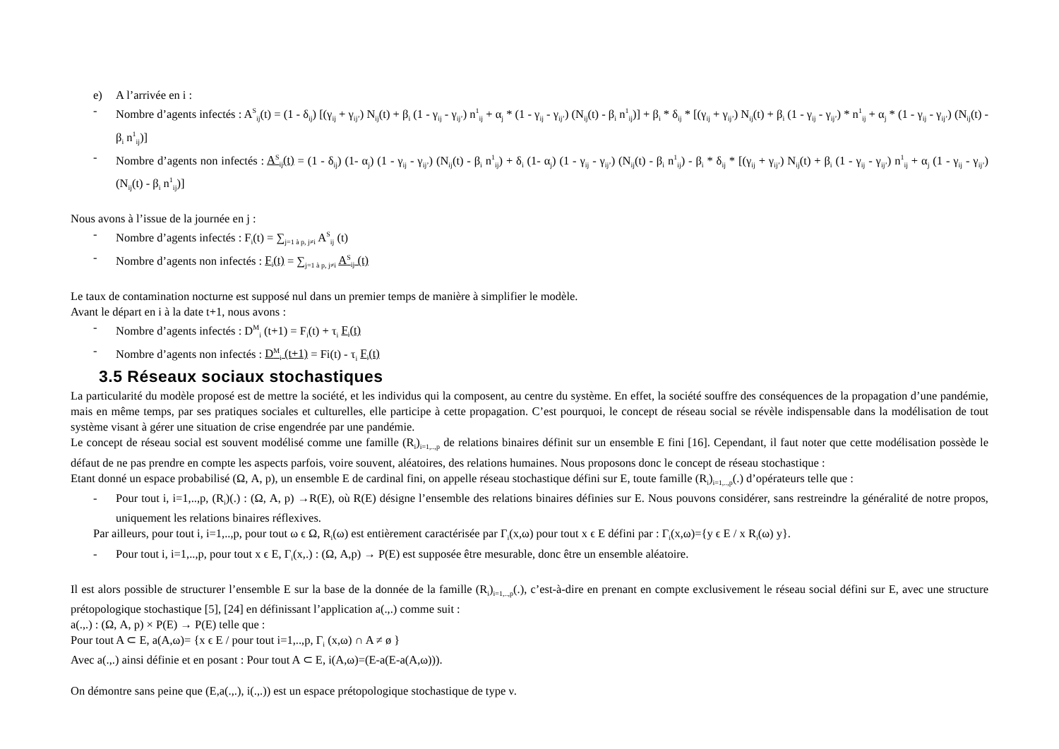e) A l’arrivée en i :
- Nombre d’agents infectés : A<sup>S</sup><sub>ij</sub>(t) = (1 - δ<sub>ij</sub>) [(γ<sub>ij</sub> + γ<sub>ij’</sub>) N<sub>ij</sub>(t) + β<sub>i</sub> (1 - γ<sub>ij</sub> - γ<sub>ij’</sub>) n<sup>1</sup><sub>ij</sub> + α<sub>j</sub> * (1 - γ<sub>ij</sub> - γ<sub>ij’</sub>) (N<sub>ij</sub>(t) - β<sub>i</sub> n<sup>1</sup><sub>ij</sub>)] + β<sub>i</sub> * δ<sub>ij</sub> * [(γ<sub>ij</sub> + γ<sub>ij’</sub>) N<sub>ij</sub>(t) + β<sub>i</sub> (1 - γ<sub>ij</sub> - γ<sub>ij’</sub>) * n<sup>1</sup><sub>ij</sub> + α<sub>j</sub> * (1 - γ<sub>ij</sub> - γ<sub>ij’</sub>) (N<sub>ij</sub>(t) - β<sub>i</sub> n<sup>1</sup><sub>ij</sub>)]
- Nombre d’agents non infectés : A<sup>S</sup><sub>ij</sub>(t) = (1 - δ<sub>ij</sub>) (1- α<sub>j</sub>) (1 - γ<sub>ij</sub> - γ<sub>ij’</sub>) (N<sub>ij</sub>(t) - β<sub>i</sub> n<sup>1</sup><sub>ij</sub>) + δ<sub>i</sub> (1- α<sub>j</sub>) (1 - γ<sub>ij</sub> - γ<sub>ij’</sub>) (N<sub>ij</sub>(t) - β<sub>i</sub> n<sup>1</sup><sub>ij</sub>) - β<sub>i</sub> * δ<sub>ij</sub> * [(γ<sub>ij</sub> + γ<sub>ij’</sub>) N<sub>ij</sub>(t) + β<sub>i</sub> (1 - γ<sub>ij</sub> - γ<sub>ij’</sub>) n<sup>1</sup><sub>ij</sub> + α<sub>j</sub> (1 - γ<sub>ij</sub> - γ<sub>ij’</sub>) (N<sub>ij</sub>(t) - β<sub>i</sub> n<sup>1</sup><sub>ij</sub>)]
Nous avons à l’issue de la journée en j :
- Nombre d’agents infectés : F<sub>i</sub>(t) = ∑<sub>j=1 à p, j≠i</sub> A<sup>S</sup><sub>ij</sub> (t)
- Nombre d’agents non infectés : F<sub>i</sub>(t) = ∑<sub>j=1 à p, j≠i</sub> A<sup>S</sup><sub>ij</sub> (t)
Le taux de contamination nocturne est supposé nul dans un premier temps de manière à simplifier le modèle.
Avant le départ en i à la date t+1, nous avons :
- Nombre d’agents infectés : D<sup>M</sup><sub>i</sub> (t+1) = F<sub>i</sub>(t) + τ<sub>i</sub> F<sub>i</sub>(t)
- Nombre d’agents non infectés : D<sup>M</sup><sub>i</sub> (t+1) = Fi(t) - τ<sub>i</sub> F<sub>i</sub>(t)
3.5 Réseaux sociaux stochastiques
La particularité du modèle proposé est de mettre la société, et les individus qui la composent, au centre du système. En effet, la société souffre des conséquences de la propagation d’une pandémie, mais en même temps, par ses pratiques sociales et culturelles, elle participe à cette propagation. C’est pourquoi, le concept de réseau social se révèle indispensable dans la modélisation de tout système visant à gérer une situation de crise engendrée par une pandémie.
Le concept de réseau social est souvent modélisé comme une famille (R<sub>i</sub>)<sub>i=1,..,p</sub> de relations binaires définit sur un ensemble E fini [16]. Cependant, il faut noter que cette modélisation possède le défaut de ne pas prendre en compte les aspects parfois, voire souvent, aléatoires, des relations humaines. Nous proposons donc le concept de réseau stochastique :
Etant donné un espace probabilisé (Ω, A, p), un ensemble E de cardinal fini, on appelle réseau stochastique défini sur E, toute famille (R<sub>i</sub>)<sub>i=1,..,p</sub>(.) d’opérateurs telle que :
- Pour tout i, i=1,..,p, (R<sub>i</sub>)(.) : (Ω, A, p) →R(E), où R(E) désigne l’ensemble des relations binaires définies sur E. Nous pouvons considérer, sans restreindre la généralité de notre propos, uniquement les relations binaires réflexives.
Par ailleurs, pour tout i, i=1,..,p, pour tout ω ϵ Ω, R<sub>i</sub>(ω) est entièrement caractérisée par Γ<sub>i</sub>(x,ω) pour tout x ϵ E défini par : Γ<sub>i</sub>(x,ω)={y ϵ E / x R<sub>i</sub>(ω) y}.
- Pour tout i, i=1,..,p, pour tout x ϵ E, Γ<sub>i</sub>(x,.) : (Ω, A,p) → P(E) est supposée être mesurable, donc être un ensemble aléatoire.
Il est alors possible de structurer l’ensemble E sur la base de la donnée de la famille (R<sub>i</sub>)<sub>i=1,..,p</sub>(.), c’est-à-dire en prenant en compte exclusivement le réseau social défini sur E, avec une structure prétopologique stochastique [5], [24] en définissant l’application a(.,.) comme suit :
a(.,.) : (Ω, A, p) × P(E) → P(E) telle que :
Pour tout A ⊂ E, a(A,ω)= {x ϵ E / pour tout i=1,..,p, Γ<sub>i</sub> (x,ω) ∩ A ≠ ø }
Avec a(.,.) ainsi définie et en posant : Pour tout A ⊂ E, i(A,ω)=(E-a(E-a(A,ω))).
On démontre sans peine que (E,a(.,.), i(.,.)) est un espace prétopologique stochastique de type ν.